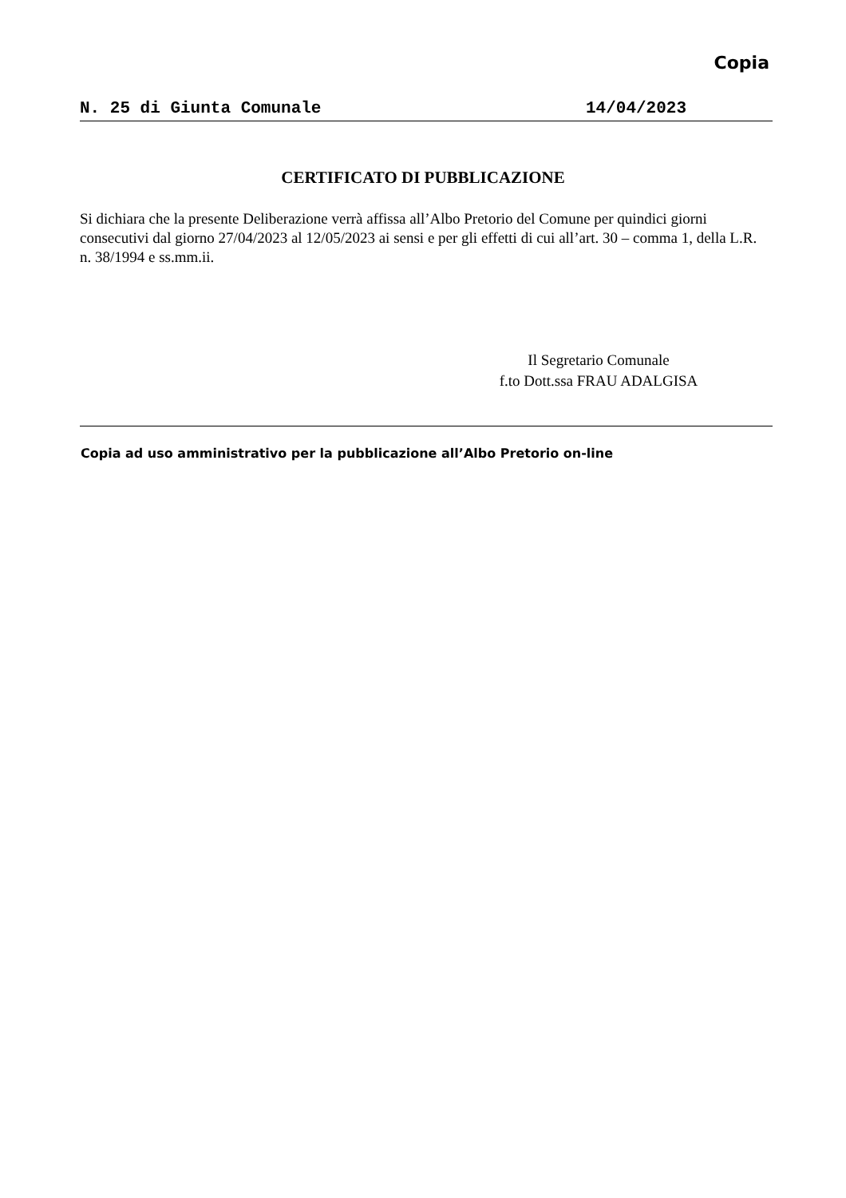Copia
N. 25 di Giunta Comunale 14/04/2023
CERTIFICATO DI PUBBLICAZIONE
Si dichiara che la presente Deliberazione verrà affissa all’Albo Pretorio del Comune per quindici giorni consecutivi dal giorno 27/04/2023 al 12/05/2023 ai sensi e per gli effetti di cui all’art. 30 – comma 1, della L.R. n. 38/1994 e ss.mm.ii.
Il Segretario Comunale
f.to Dott.ssa FRAU ADALGISA
Copia ad uso amministrativo per la pubblicazione all’Albo Pretorio on-line